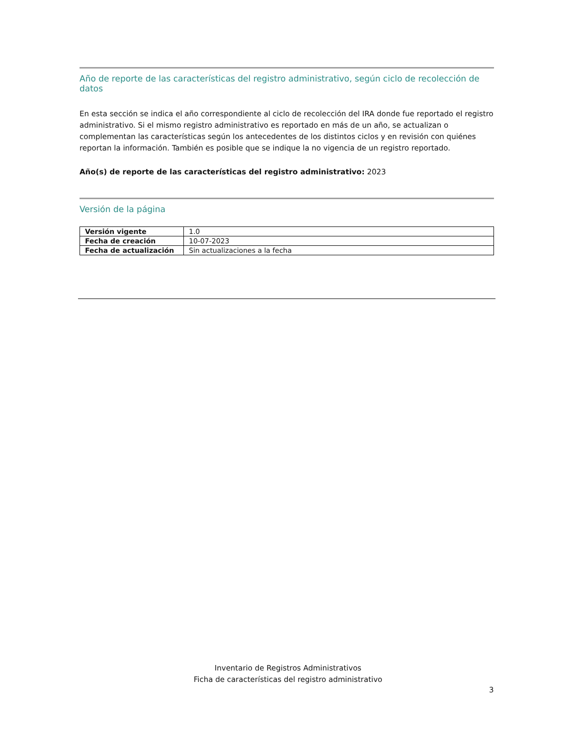Año de reporte de las características del registro administrativo, según ciclo de recolección de datos
En esta sección se indica el año correspondiente al ciclo de recolección del IRA donde fue reportado el registro administrativo. Si el mismo registro administrativo es reportado en más de un año, se actualizan o complementan las características según los antecedentes de los distintos ciclos y en revisión con quiénes reportan la información. También es posible que se indique la no vigencia de un registro reportado.
Año(s) de reporte de las características del registro administrativo: 2023
Versión de la página
| Versión vigente | 1.0 |
| Fecha de creación | 10-07-2023 |
| Fecha de actualización | Sin actualizaciones a la fecha |
Inventario de Registros Administrativos
Ficha de características del registro administrativo
3